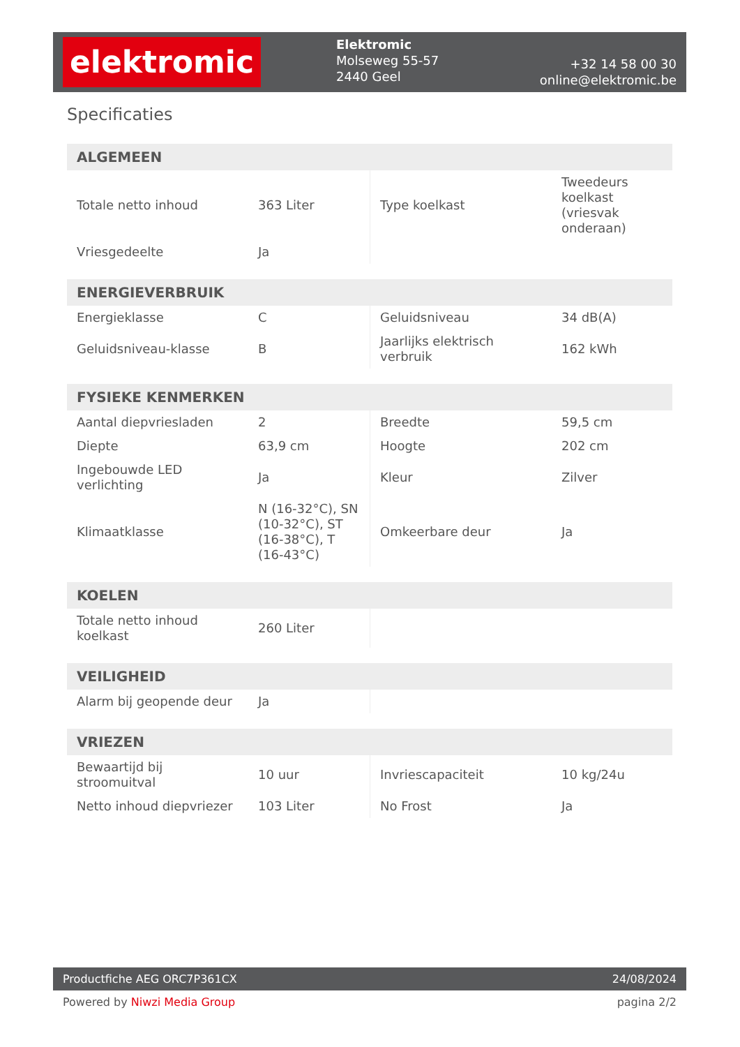elektromic
Elektromic
Molseweg 55-57
2440 Geel
+32 14 58 00 30
online@elektromic.be
Specificaties
| ALGEMEEN | | | |
| --- | --- | --- | --- |
| Totale netto inhoud | 363 Liter | Type koelkast | Tweedeurs koelkast (vriesvak onderaan) |
| Vriesgedeelte | Ja | | |
| ENERGIEVERBRUIK | | | |
| --- | --- | --- | --- |
| Energieklasse | C | Geluidsniveau | 34 dB(A) |
| Geluidsniveau-klasse | B | Jaarlijks elektrisch verbruik | 162 kWh |
| FYSIEKE KENMERKEN | | | |
| --- | --- | --- | --- |
| Aantal diepvriesladen | 2 | Breedte | 59,5 cm |
| Diepte | 63,9 cm | Hoogte | 202 cm |
| Ingebouwde LED verlichting | Ja | Kleur | Zilver |
| Klimaatklasse | N (16-32°C), SN (10-32°C), ST (16-38°C), T (16-43°C) | Omkeerbare deur | Ja |
| KOELEN | | | |
| --- | --- | --- | --- |
| Totale netto inhoud koelkast | 260 Liter | | |
| VEILIGHEID | | | |
| --- | --- | --- | --- |
| Alarm bij geopende deur | Ja | | |
| VRIEZEN | | | |
| --- | --- | --- | --- |
| Bewaartijd bij stroomuitval | 10 uur | Invriescapaciteit | 10 kg/24u |
| Netto inhoud diepvriezer | 103 Liter | No Frost | Ja |
Productfiche AEG ORC7P361CX 24/08/2024
Powered by Niwzi Media Group pagina 2/2